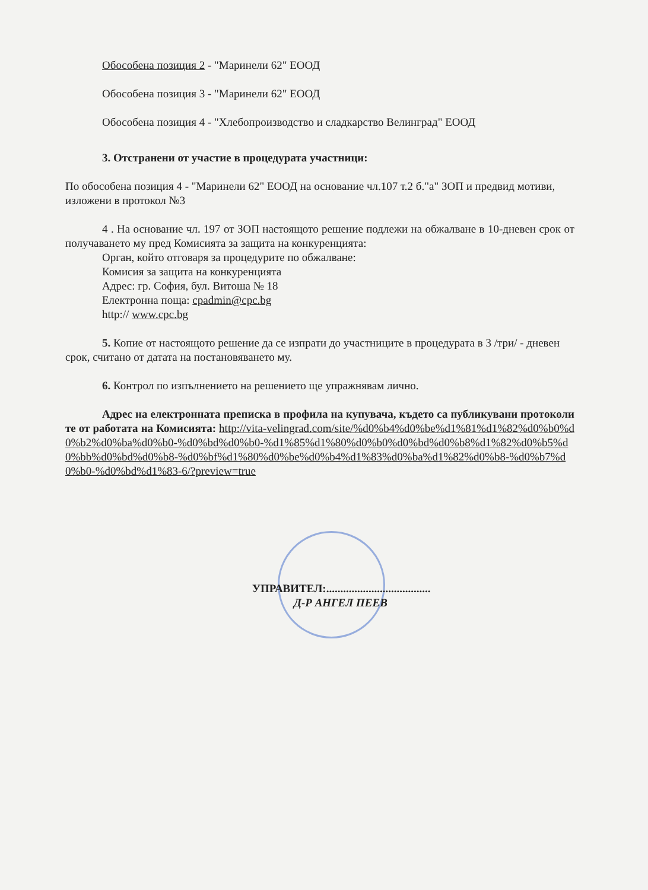Обособена позиция 2 - "Маринели 62" ЕООД
Обособена позиция 3 - "Маринели 62" ЕООД
Обособена позиция 4 - "Хлебопроизводство и сладкарство Велинград" ЕООД
3. Отстранени от участие в процедурата участници:
По обособена позиция 4 - "Маринели 62" ЕООД на основание чл.107 т.2 б."а" ЗОП и предвид мотиви, изложени в протокол №3
4 . На основание чл. 197 от ЗОП настоящото решение подлежи на обжалване в 10-дневен срок от получаването му пред Комисията за защита на конкуренцията:
Орган, който отговаря за процедурите по обжалване:
Комисия за защита на конкуренцията
Адрес: гр. София, бул. Витоша № 18
Електронна поща: cpadmin@cpc.bg
http:// www.cpc.bg
5. Копие от настоящото решение да се изпрати до участниците в процедурата в 3 /три/ - дневен срок, считано от датата на постановяването му.
6. Контрол по изпълнението на решението ще упражнявам лично.
Адрес на електронната преписка в профила на купувача, където са публикувани протоколите от работата на Комисията: http://vita-velingrad.com/site/%d0%b4%d0%be%d1%81%d1%82%d0%b0%d0%b2%d0%ba%d0%b0-%d0%bd%d0%b0-%d1%85%d1%80%d0%b0%d0%bd%d0%b8%d1%82%d0%b5%d0%bb%d0%bd%d0%b8-%d0%bf%d1%80%d0%be%d0%b4%d1%83%d0%ba%d1%82%d0%b8-%d0%b7%d0%b0-%d0%bd%d1%83-6/?preview=true
УПРАВИТЕЛ:.....................................
Д-Р АНГЕЛ ПЕЕВ